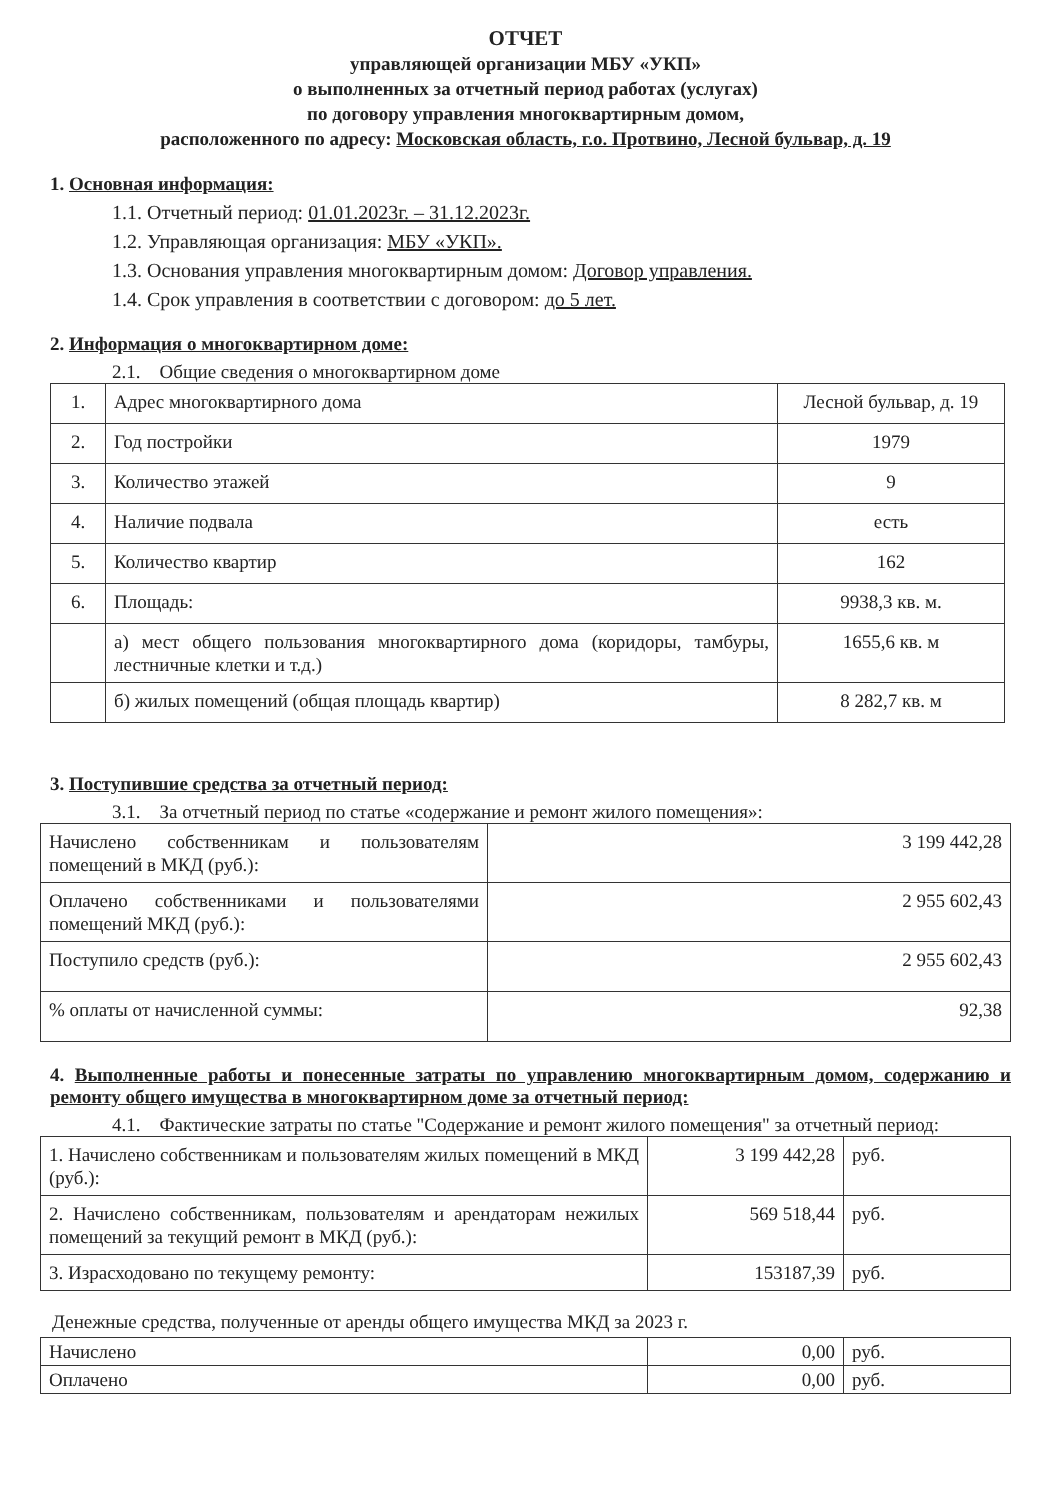ОТЧЕТ
управляющей организации МБУ «УКП»
о выполненных за отчетный период работах (услугах)
по договору управления многоквартирным домом,
расположенного по адресу: Московская область, г.о. Протвино, Лесной бульвар, д. 19
1. Основная информация:
1.1. Отчетный период: 01.01.2023г. – 31.12.2023г.
1.2. Управляющая организация: МБУ «УКП».
1.3. Основания управления многоквартирным домом: Договор управления.
1.4. Срок управления в соответствии с договором: до 5 лет.
2. Информация о многоквартирном доме:
2.1. Общие сведения о многоквартирном доме
| 1. | Адрес многоквартирного дома | Лесной бульвар, д. 19 |
| 2. | Год постройки | 1979 |
| 3. | Количество этажей | 9 |
| 4. | Наличие подвала | есть |
| 5. | Количество квартир | 162 |
| 6. | Площадь: | 9938,3 кв. м. |
| | а) мест общего пользования многоквартирного дома (коридоры, тамбуры, лестничные клетки и т.д.) | 1655,6 кв. м |
| | б) жилых помещений (общая площадь квартир) | 8 282,7 кв. м |
3. Поступившие средства за отчетный период:
3.1. За отчетный период по статье «содержание и ремонт жилого помещения»:
| Начислено собственникам и пользователям помещений в МКД (руб.): | 3 199 442,28 |
| Оплачено собственниками и пользователями помещений МКД (руб.): | 2 955 602,43 |
| Поступило средств (руб.): | 2 955 602,43 |
| % оплаты от начисленной суммы: | 92,38 |
4. Выполненные работы и понесенные затраты по управлению многоквартирным домом, содержанию и ремонту общего имущества в многоквартирном доме за отчетный период:
4.1. Фактические затраты по статье "Содержание и ремонт жилого помещения" за отчетный период:
| 1. Начислено собственникам и пользователям жилых помещений в МКД (руб.): | 3 199 442,28 | руб. |
| 2. Начислено собственникам, пользователям и арендаторам нежилых помещений за текущий ремонт в МКД (руб.): | 569 518,44 | руб. |
| 3. Израсходовано по текущему ремонту: | 153187,39 | руб. |
Денежные средства, полученные от аренды общего имущества МКД за 2023 г.
| Начислено | 0,00 | руб. |
| Оплачено | 0,00 | руб. |